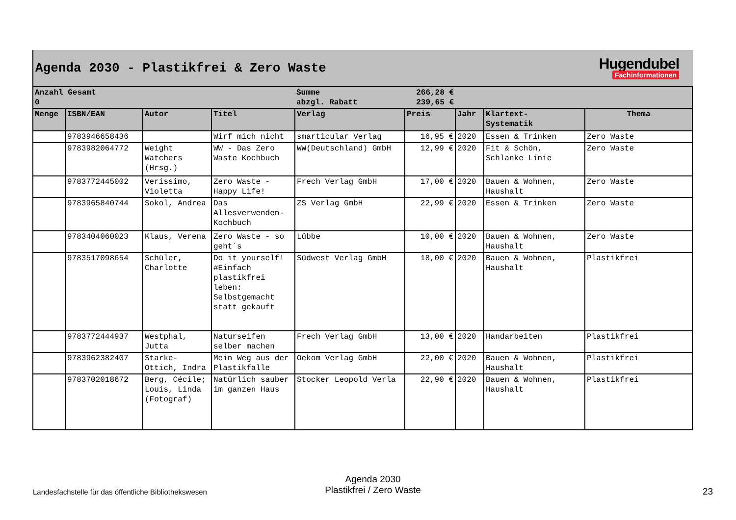Agenda 2030 - Plastikfrei & Zero Waste
Hugendubel
Fachinformationen
| Anzahl Gesamt 0 | | | | Summe abzgl. Rabatt | 266,28 € 239,65 € | | | |
| Menge | ISBN/EAN | Autor | Titel | Verlag | Preis | Jahr | Klartext- Systematik | Thema |
| | 9783946658436 | | Wirf mich nicht | smarticular Verlag | 16,95 € | 2020 | Essen & Trinken | Zero Waste |
| | 9783982064772 | Weight Watchers (Hrsg.) | WW - Das Zero Waste Kochbuch | WW(Deutschland) GmbH | 12,99 € | 2020 | Fit & Schön, Schlanke Linie | Zero Waste |
| | 9783772445002 | Verissimo, Violetta | Zero Waste - Happy Life! | Frech Verlag GmbH | 17,00 € | 2020 | Bauen & Wohnen, Haushalt | Zero Waste |
| | 9783965840744 | Sokol, Andrea | Das Allesverwenden-Kochbuch | ZS Verlag GmbH | 22,99 € | 2020 | Essen & Trinken | Zero Waste |
| | 9783404060023 | Klaus, Verena | Zero Waste - so geht´s | Lübbe | 10,00 € | 2020 | Bauen & Wohnen, Haushalt | Zero Waste |
| | 9783517098654 | Schüler, Charlotte | Do it yourself! #Einfach plastikfrei leben: Selbstgemacht statt gekauft | Südwest Verlag GmbH | 18,00 € | 2020 | Bauen & Wohnen, Haushalt | Plastikfrei |
| | 9783772444937 | Westphal, Jutta | Naturseifen selber machen | Frech Verlag GmbH | 13,00 € | 2020 | Handarbeiten | Plastikfrei |
| | 9783962382407 | Starke-Ottich, Indra | Mein Weg aus der Plastikfalle | Oekom Verlag GmbH | 22,00 € | 2020 | Bauen & Wohnen, Haushalt | Plastikfrei |
| | 9783702018672 | Berg, Cécile; Louis, Linda (Fotograf) | Natürlich sauber im ganzen Haus | Stocker Leopold Verla | 22,90 € | 2020 | Bauen & Wohnen, Haushalt | Plastikfrei |
Landesfachstelle für das öffentliche Bibliothekswesen
Agenda 2030
Plastikfrei / Zero Waste
23